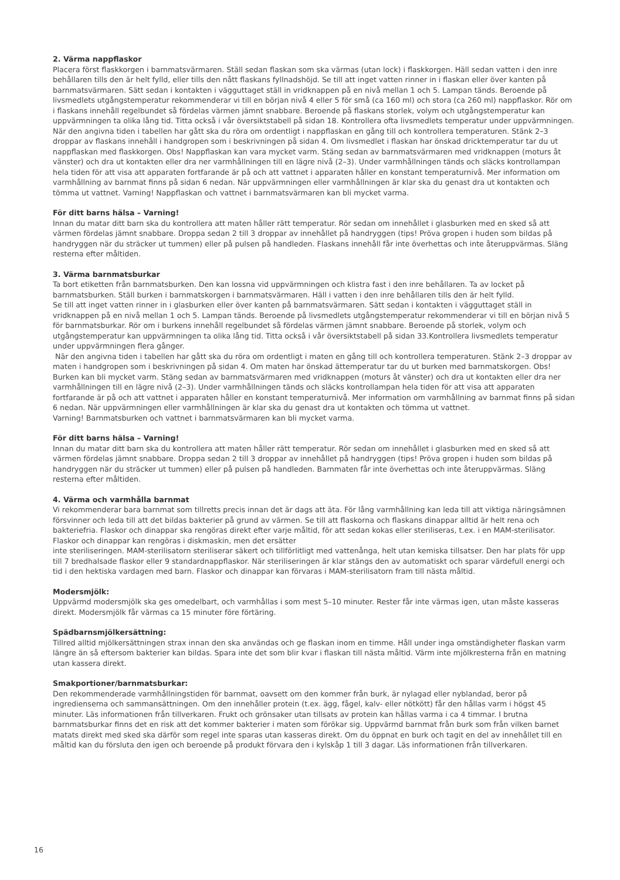2. Värma nappflaskor
Placera först flaskkorgen i barnmatsvärmaren. Ställ sedan flaskan som ska värmas (utan lock) i flaskkorgen. Häll sedan vatten i den inre behållaren tills den är helt fylld, eller tills den nått flaskans fyllnadshöjd. Se till att inget vatten rinner in i flaskan eller över kanten på barnmatsvärmaren. Sätt sedan i kontakten i vägguttaget ställ in vridknappen på en nivå mellan 1 och 5. Lampan tänds. Beroende på livsmedlets utgångstemperatur rekommenderar vi till en början nivå 4 eller 5 för små (ca 160 ml) och stora (ca 260 ml) nappflaskor. Rör om i flaskans innehåll regelbundet så fördelas värmen jämnt snabbare. Beroende på flaskans storlek, volym och utgångstemperatur kan uppvärmningen ta olika lång tid. Titta också i vår översiktstabell på sidan 18. Kontrollera ofta livsmedlets temperatur under uppvärmningen. När den angivna tiden i tabellen har gått ska du röra om ordentligt i nappflaskan en gång till och kontrollera temperaturen. Stänk 2–3 droppar av flaskans innehåll i handgropen som i beskrivningen på sidan 4. Om livsmedlet i flaskan har önskad dricktemperatur tar du ut nappflaskan med flaskkorgen. Obs! Nappflaskan kan vara mycket varm. Stäng sedan av barnmatsvärmaren med vridknappen (moturs åt vänster) och dra ut kontakten eller dra ner varmhållningen till en lägre nivå (2–3). Under varmhållningen tänds och släcks kontrollampan hela tiden för att visa att apparaten fortfarande är på och att vattnet i apparaten håller en konstant temperaturnivå. Mer information om varmhållning av barnmat finns på sidan 6 nedan. När uppvärmningen eller varmhållningen är klar ska du genast dra ut kontakten och tömma ut vattnet. Varning! Nappflaskan och vattnet i barnmatsvärmaren kan bli mycket varma.
För ditt barns hälsa – Varning!
Innan du matar ditt barn ska du kontrollera att maten håller rätt temperatur. Rör sedan om innehållet i glasburken med en sked så att värmen fördelas jämnt snabbare. Droppa sedan 2 till 3 droppar av innehållet på handryggen (tips! Pröva gropen i huden som bildas på handryggen när du sträcker ut tummen) eller på pulsen på handleden. Flaskans innehåll får inte överhettas och inte återuppvärmas. Släng resterna efter måltiden.
3. Värma barnmatsburkar
Ta bort etiketten från barnmatsburken. Den kan lossna vid uppvärmningen och klistra fast i den inre behållaren. Ta av locket på barnmatsburken. Ställ burken i barnmatskorgen i barnmatsvärmaren. Häll i vatten i den inre behållaren tills den är helt fylld.
Se till att inget vatten rinner in i glasburken eller över kanten på barnmatsvärmaren. Sätt sedan i kontakten i vägguttaget ställ in vridknappen på en nivå mellan 1 och 5. Lampan tänds. Beroende på livsmedlets utgångstemperatur rekommenderar vi till en början nivå 5 för barnmatsburkar. Rör om i burkens innehåll regelbundet så fördelas värmen jämnt snabbare. Beroende på storlek, volym och utgångstemperatur kan uppvärmningen ta olika lång tid. Titta också i vår översiktstabell på sidan 33.Kontrollera livsmedlets temperatur under uppvärmningen flera gånger.
När den angivna tiden i tabellen har gått ska du röra om ordentligt i maten en gång till och kontrollera temperaturen. Stänk 2–3 droppar av maten i handgropen som i beskrivningen på sidan 4. Om maten har önskad ättemperatur tar du ut burken med barnmatskorgen. Obs! Burken kan bli mycket varm. Stäng sedan av barnmatsvärmaren med vridknappen (moturs åt vänster) och dra ut kontakten eller dra ner varmhållningen till en lägre nivå (2–3). Under varmhållningen tänds och släcks kontrollampan hela tiden för att visa att apparaten fortfarande är på och att vattnet i apparaten håller en konstant temperaturnivå. Mer information om varmhållning av barnmat finns på sidan 6 nedan. När uppvärmningen eller varmhållningen är klar ska du genast dra ut kontakten och tömma ut vattnet.
Varning! Barnmatsburken och vattnet i barnmatsvärmaren kan bli mycket varma.
För ditt barns hälsa – Varning!
Innan du matar ditt barn ska du kontrollera att maten håller rätt temperatur. Rör sedan om innehållet i glasburken med en sked så att värmen fördelas jämnt snabbare. Droppa sedan 2 till 3 droppar av innehållet på handryggen (tips! Pröva gropen i huden som bildas på handryggen när du sträcker ut tummen) eller på pulsen på handleden. Barnmaten får inte överhettas och inte återuppvärmas. Släng resterna efter måltiden.
4. Värma och varmhålla barnmat
Vi rekommenderar bara barnmat som tillretts precis innan det är dags att äta. För lång varmhållning kan leda till att viktiga näringsämnen försvinner och leda till att det bildas bakterier på grund av värmen. Se till att flaskorna och flaskans dinappar alltid är helt rena och bakteriefria. Flaskor och dinappar ska rengöras direkt efter varje måltid, för att sedan kokas eller steriliseras, t.ex. i en MAM-sterilisator. Flaskor och dinappar kan rengöras i diskmaskin, men det ersätter
inte steriliseringen. MAM-sterilisatorn steriliserar säkert och tillförlitligt med vattenånga, helt utan kemiska tillsatser. Den har plats för upp till 7 bredhalsade flaskor eller 9 standardnappflaskor. När steriliseringen är klar stängs den av automatiskt och sparar värdefull energi och tid i den hektiska vardagen med barn. Flaskor och dinappar kan förvaras i MAM-sterilisatorn fram till nästa måltid.
Modersmjölk:
Uppvärmd modersmjölk ska ges omedelbart, och varmhållas i som mest 5–10 minuter. Rester får inte värmas igen, utan måste kasseras direkt. Modersmjölk får värmas ca 15 minuter före förtäring.
Spädbarnsmjölkersättning:
Tillred alltid mjölkersättningen strax innan den ska användas och ge flaskan inom en timme. Håll under inga omständigheter flaskan varm längre än så eftersom bakterier kan bildas. Spara inte det som blir kvar i flaskan till nästa måltid. Värm inte mjölkresterna från en matning utan kassera direkt.
Smakportioner/barnmatsburkar:
Den rekommenderade varmhållningstiden för barnmat, oavsett om den kommer från burk, är nylagad eller nyblandad, beror på ingredienserna och sammansättningen. Om den innehåller protein (t.ex. ägg, fågel, kalv- eller nötkött) får den hållas varm i högst 45 minuter. Läs informationen från tillverkaren. Frukt och grönsaker utan tillsats av protein kan hållas varma i ca 4 timmar. I brutna barnmatsburkar finns det en risk att det kommer bakterier i maten som förökar sig. Uppvärmd barnmat från burk som från vilken barnet matats direkt med sked ska därför som regel inte sparas utan kasseras direkt. Om du öppnat en burk och tagit en del av innehållet till en måltid kan du försluta den igen och beroende på produkt förvara den i kylskåp 1 till 3 dagar. Läs informationen från tillverkaren.
16